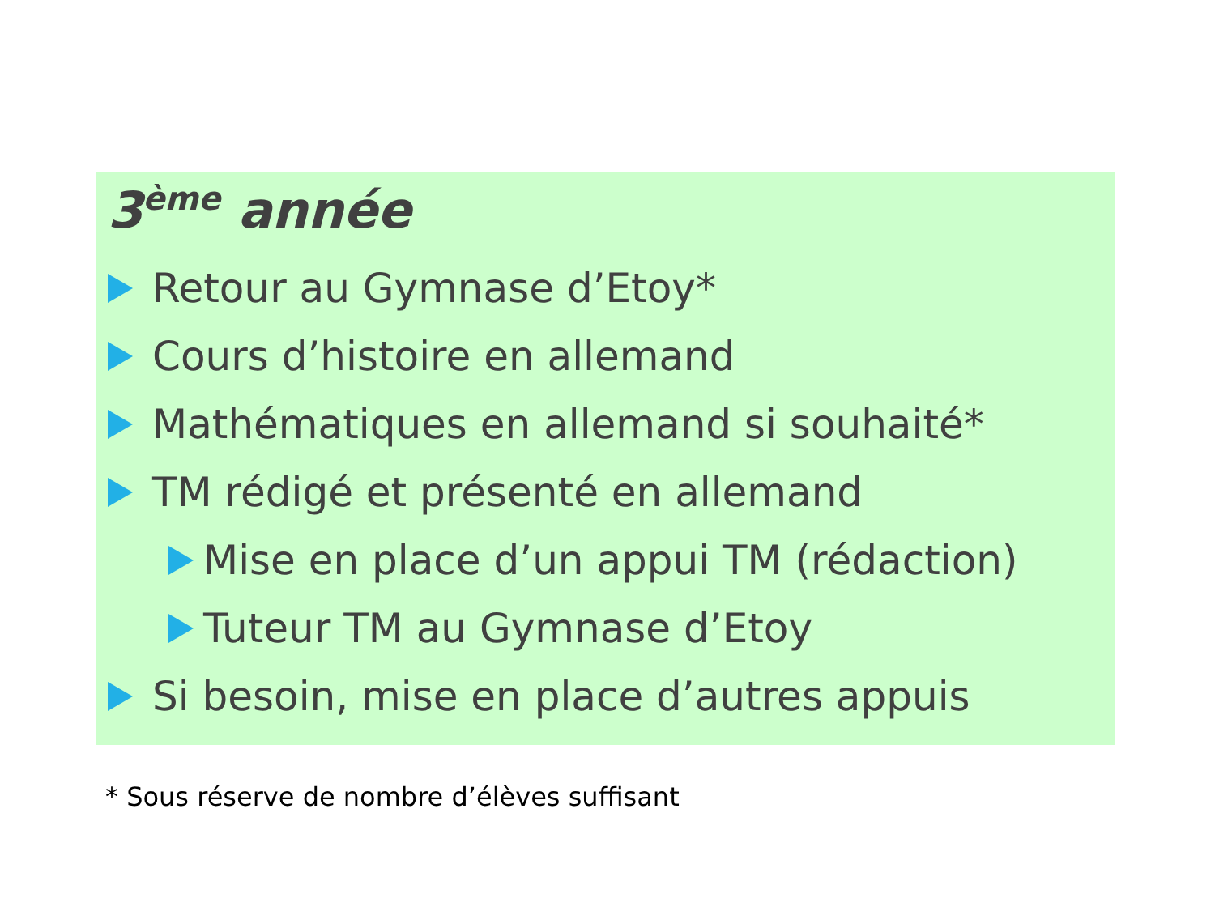3<sup>ème</sup> année
Retour au Gymnase d’Etoy*
Cours d’histoire en allemand
Mathématiques en allemand si souhaité*
TM rédigé et présenté en allemand
Mise en place d’un appui TM (rédaction)
Tuteur TM au Gymnase d’Etoy
Si besoin, mise en place d’autres appuis
* Sous réserve de nombre d’élèves suffisant